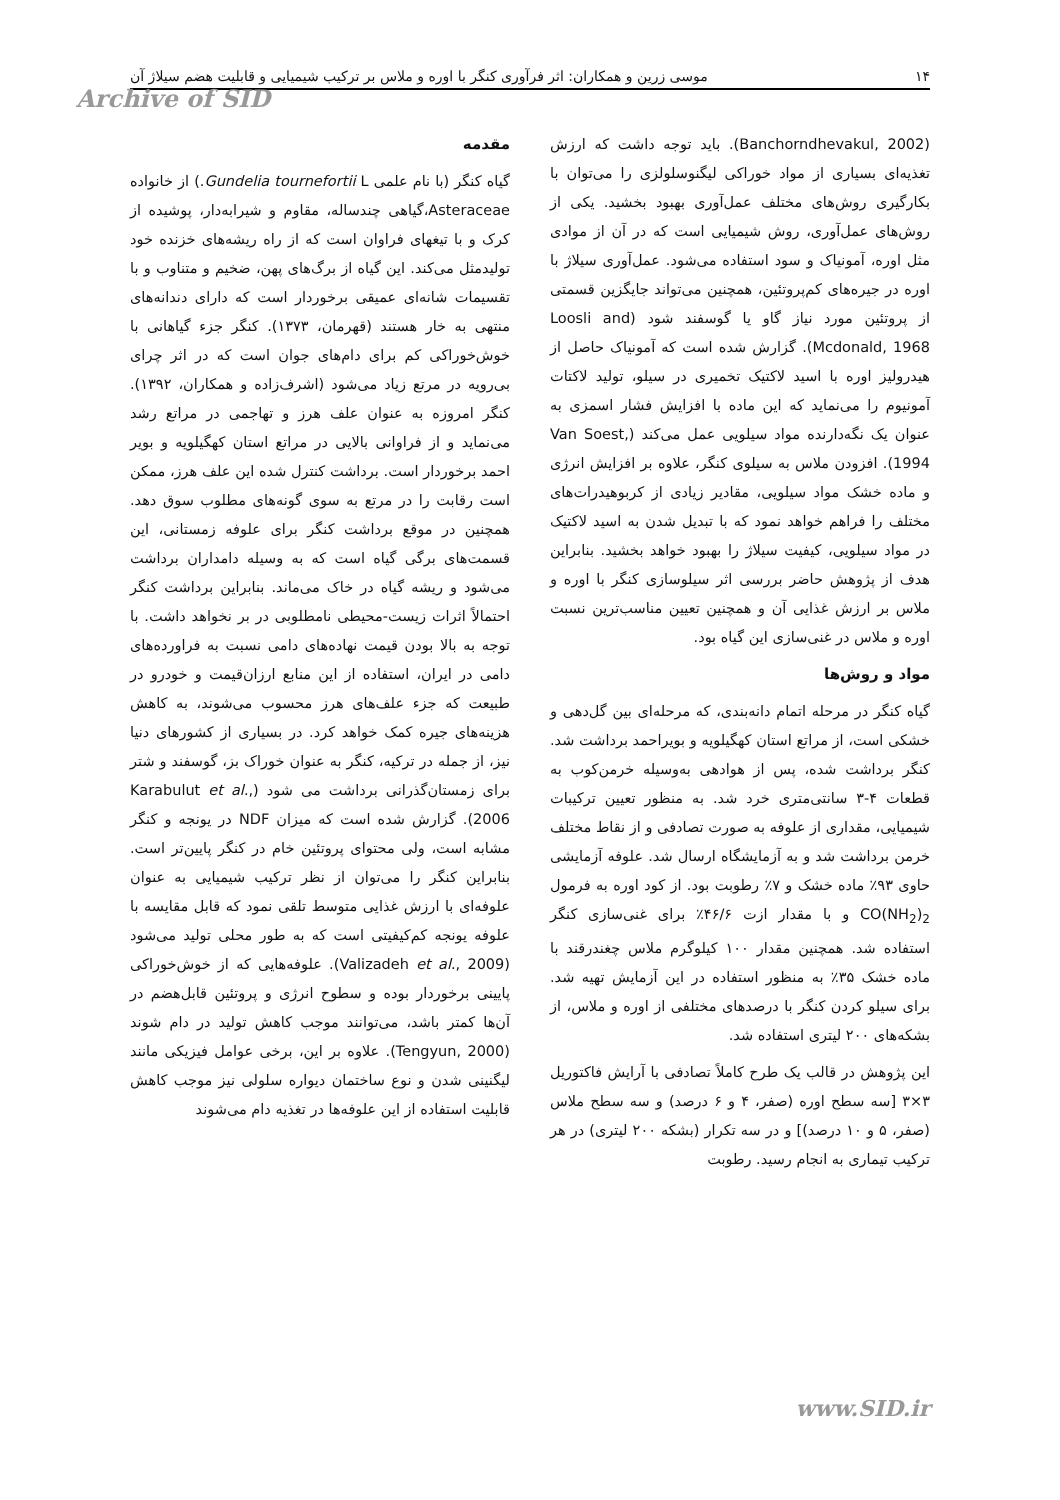۱۴ موسی زرین و همکاران: اثر فرآوری کنگر با اوره و ملاس بر ترکیب شیمیایی و قابلیت هضم سیلاژ آن
Archive of SID
مقدمه
گیاه کنگر (با نام علمی Gundelia tournefortii L.) از خانواده Asteraceae،گیاهی چندساله، مقاوم و شیرابه‌دار، پوشیده از کرک و با تیغهای فراوان است که از راه ریشه‌های خزنده خود تولیدمثل می‌کند. این گیاه از برگ‌های پهن، ضخیم و متناوب و با تقسیمات شانه‌ای عمیقی برخوردار است که دارای دندانه‌های منتهی به خار هستند (قهرمان، ۱۳۷۳). کنگر جزء گیاهانی با خوش‌خوراکی کم برای دام‌های جوان است که در اثر چرای بی‌رویه در مرتع زیاد می‌شود (اشرف‌زاده و همکاران، ۱۳۹۲). کنگر امروزه به عنوان علف هرز و تهاجمی در مراتع رشد می‌نماید و از فراوانی بالایی در مراتع استان کهگیلویه و بویر احمد برخوردار است. برداشت کنترل شده این علف هرز، ممکن است رقابت را در مرتع به سوی گونه‌های مطلوب سوق دهد. همچنین در موقع برداشت کنگر برای علوفه زمستانی، این قسمت‌های برگی گیاه است که به وسیله دامداران برداشت می‌شود و ریشه گیاه در خاک می‌ماند. بنابراین برداشت کنگر احتمالاً اثرات زیست-محیطی نامطلوبی در بر نخواهد داشت. با توجه به بالا بودن قیمت نهاده‌های دامی نسبت به فراورده‌های دامی در ایران، استفاده از این منابع ارزان‌قیمت و خودرو در طبیعت که جزء علف‌های هرز محسوب می‌شوند، به کاهش هزینه‌های جیره کمک خواهد کرد. در بسیاری از کشورهای دنیا نیز، از جمله در ترکیه، کنگر به عنوان خوراک بز، گوسفند و شتر برای زمستان‌گذرانی برداشت می شود (Karabulut et al., 2006). گزارش شده است که میزان NDF در یونجه و کنگر مشابه است، ولی محتوای پروتئین خام در کنگر پایین‌تر است. بنابراین کنگر را می‌توان از نظر ترکیب شیمیایی به عنوان علوفه‌ای با ارزش غذایی متوسط تلقی نمود که قابل مقایسه با علوفه یونجه کم‌کیفیتی است که به طور محلی تولید می‌شود (Valizadeh et al., 2009). علوفه‌هایی که از خوش‌خوراکی پایینی برخوردار بوده و سطوح انرژی و پروتئین قابل‌هضم در آن‌ها کمتر باشد، می‌توانند موجب کاهش تولید در دام شوند (Tengyun, 2000). علاوه بر این، برخی عوامل فیزیکی مانند لیگنینی شدن و نوع ساختمان دیواره سلولی نیز موجب کاهش قابلیت استفاده از این علوفه‌ها در تغذیه دام می‌شوند
(Banchorndhevakul, 2002). باید توجه داشت که ارزش تغذیه‌ای بسیاری از مواد خوراکی لیگنوسلولزی را می‌توان با بکارگیری روش‌های مختلف عمل‌آوری بهبود بخشید. یکی از روش‌های عمل‌آوری، روش شیمیایی است که در آن از موادی مثل اوره، آمونیاک و سود استفاده می‌شود. عمل‌آوری سیلاژ با اوره در جیره‌های کم‌پروتئین، همچنین می‌تواند جایگزین قسمتی از پروتئین مورد نیاز گاو یا گوسفند شود (Loosli and Mcdonald, 1968). گزارش شده است که آمونیاک حاصل از هیدرولیز اوره با اسید لاکتیک تخمیری در سیلو، تولید لاکتات آمونیوم را می‌نماید که این ماده با افزایش فشار اسمزی به عنوان یک نگه‌دارنده مواد سیلویی عمل می‌کند (Van Soest, 1994). افزودن ملاس به سیلوی کنگر، علاوه بر افزایش انرژی و ماده خشک مواد سیلویی، مقادیر زیادی از کربوهیدرات‌های مختلف را فراهم خواهد نمود که با تبدیل شدن به اسید لاکتیک در مواد سیلویی، کیفیت سیلاژ را بهبود خواهد بخشید. بنابراین هدف از پژوهش حاضر بررسی اثر سیلوسازی کنگر با اوره و ملاس بر ارزش غذایی آن و همچنین تعیین مناسب‌ترین نسبت اوره و ملاس در غنی‌سازی این گیاه بود.
مواد و روش‌ها
گیاه کنگر در مرحله اتمام دانه‌بندی، که مرحله‌ای بین گل‌دهی و خشکی است، از مراتع استان کهگیلویه و بویراحمد برداشت شد. کنگر برداشت شده، پس از هوادهی به‌وسیله خرمن‌کوب به قطعات ۴-۳ سانتی‌متری خرد شد. به منظور تعیین ترکیبات شیمیایی، مقداری از علوفه به صورت تصادفی و از نقاط مختلف خرمن برداشت شد و به آزمایشگاه ارسال شد. علوفه آزمایشی حاوی ۹۳٪ ماده خشک و ۷٪ رطوبت بود. از کود اوره به فرمول CO(NH<sub>2</sub>)<sub>2</sub> و با مقدار ازت ۴۶/۶٪ برای غنی‌سازی کنگر استفاده شد. همچنین مقدار ۱۰۰ کیلوگرم ملاس چغندرقند با ماده خشک ۳۵٪ به منظور استفاده در این آزمایش تهیه شد. برای سیلو کردن کنگر با درصدهای مختلفی از اوره و ملاس، از بشکه‌های ۲۰۰ لیتری استفاده شد.
این پژوهش در قالب یک طرح کاملاً تصادفی با آرایش فاکتوریل ۳×۳ [سه سطح اوره (صفر، ۴ و ۶ درصد) و سه سطح ملاس (صفر، ۵ و ۱۰ درصد)] و در سه تکرار (بشکه ۲۰۰ لیتری) در هر ترکیب تیماری به انجام رسید. رطوبت
www.SID.ir